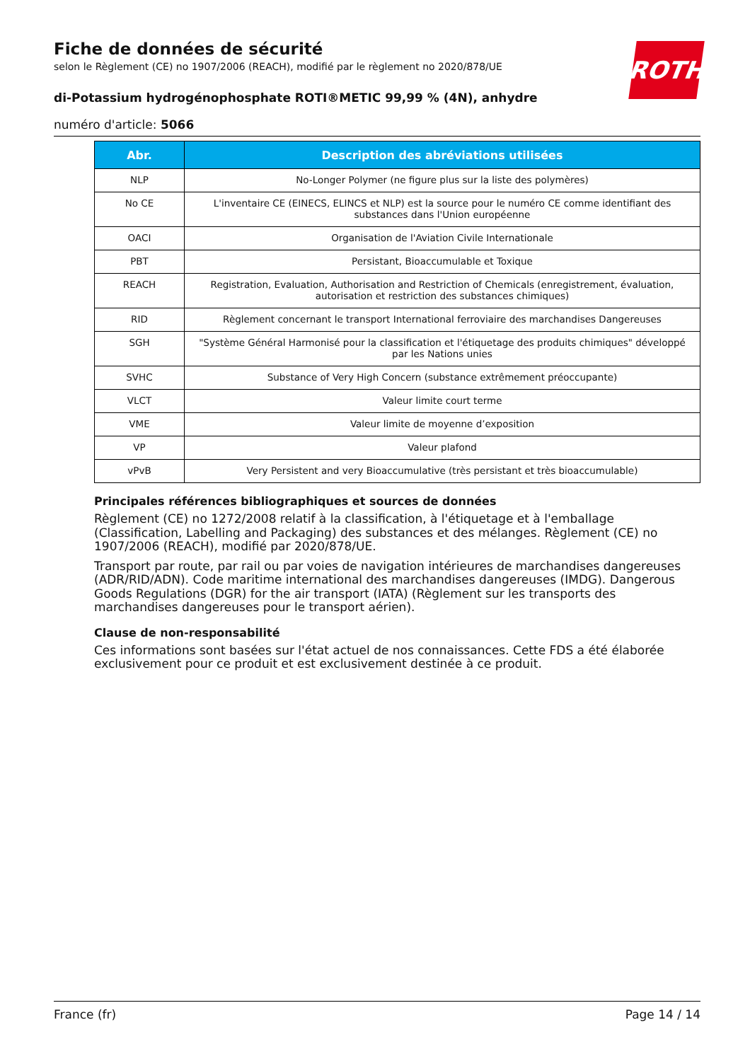ROTH
Fiche de données de sécurité
selon le Règlement (CE) no 1907/2006 (REACH), modifié par le règlement no 2020/878/UE
di-Potassium hydrogénophosphate ROTI®METIC 99,99 % (4N), anhydre
numéro d'article: 5066
| Abr. | Description des abréviations utilisées |
| --- | --- |
| NLP | No-Longer Polymer (ne figure plus sur la liste des polymères) |
| No CE | L'inventaire CE (EINECS, ELINCS et NLP) est la source pour le numéro CE comme identifiant des substances dans l'Union européenne |
| OACI | Organisation de l'Aviation Civile Internationale |
| PBT | Persistant, Bioaccumulable et Toxique |
| REACH | Registration, Evaluation, Authorisation and Restriction of Chemicals (enregistrement, évaluation, autorisation et restriction des substances chimiques) |
| RID | Règlement concernant le transport International ferroviaire des marchandises Dangereuses |
| SGH | "Système Général Harmonisé pour la classification et l'étiquetage des produits chimiques" développé par les Nations unies |
| SVHC | Substance of Very High Concern (substance extrêmement préoccupante) |
| VLCT | Valeur limite court terme |
| VME | Valeur limite de moyenne d’exposition |
| VP | Valeur plafond |
| vPvB | Very Persistent and very Bioaccumulative (très persistant et très bioaccumulable) |
Principales références bibliographiques et sources de données
Règlement (CE) no 1272/2008 relatif à la classification, à l'étiquetage et à l'emballage (Classification, Labelling and Packaging) des substances et des mélanges. Règlement (CE) no 1907/2006 (REACH), modifié par 2020/878/UE.
Transport par route, par rail ou par voies de navigation intérieures de marchandises dangereuses (ADR/RID/ADN). Code maritime international des marchandises dangereuses (IMDG). Dangerous Goods Regulations (DGR) for the air transport (IATA) (Règlement sur les transports des marchandises dangereuses pour le transport aérien).
Clause de non-responsabilité
Ces informations sont basées sur l'état actuel de nos connaissances. Cette FDS a été élaborée exclusivement pour ce produit et est exclusivement destinée à ce produit.
France (fr) Page 14 / 14